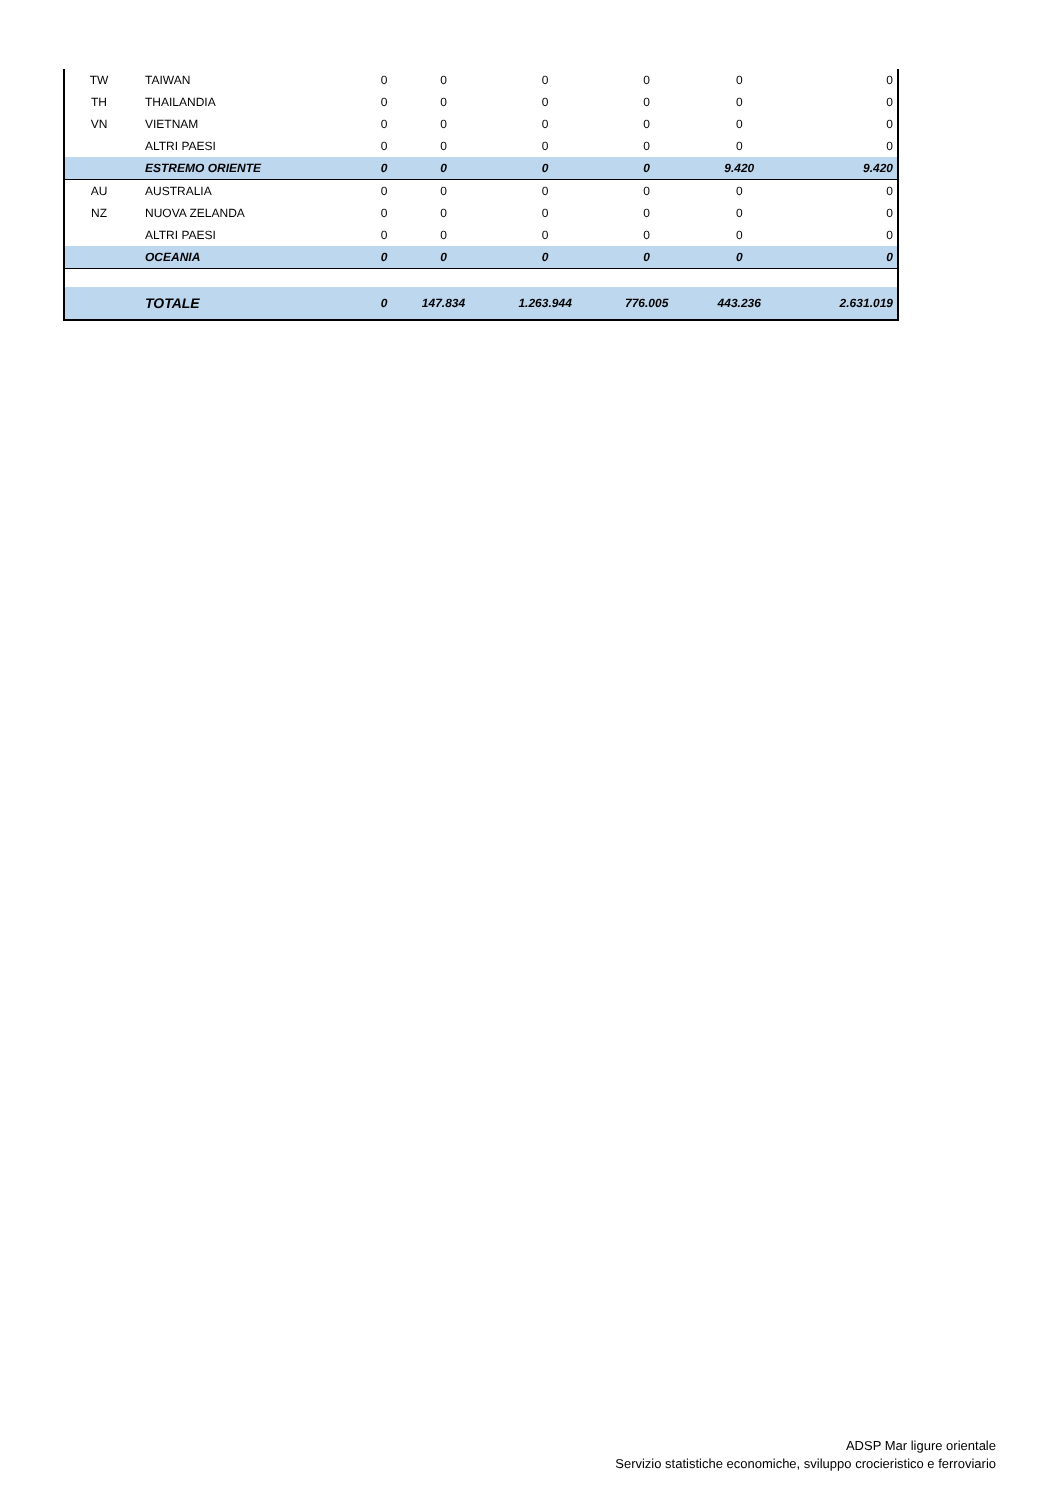| TW | TAIWAN | 0 | 0 | 0 | 0 | 0 | 0 |
| TH | THAILANDIA | 0 | 0 | 0 | 0 | 0 | 0 |
| VN | VIETNAM | 0 | 0 | 0 | 0 | 0 | 0 |
| | ALTRI PAESI | 0 | 0 | 0 | 0 | 0 | 0 |
| | ESTREMO ORIENTE | 0 | 0 | 0 | 0 | 9.420 | 9.420 |
| AU | AUSTRALIA | 0 | 0 | 0 | 0 | 0 | 0 |
| NZ | NUOVA ZELANDA | 0 | 0 | 0 | 0 | 0 | 0 |
| | ALTRI PAESI | 0 | 0 | 0 | 0 | 0 | 0 |
| | OCEANIA | 0 | 0 | 0 | 0 | 0 | 0 |
| | TOTALE | 0 | 147.834 | 1.263.944 | 776.005 | 443.236 | 2.631.019 |
ADSP Mar ligure orientale
Servizio statistiche economiche, sviluppo crocieristico e ferroviario